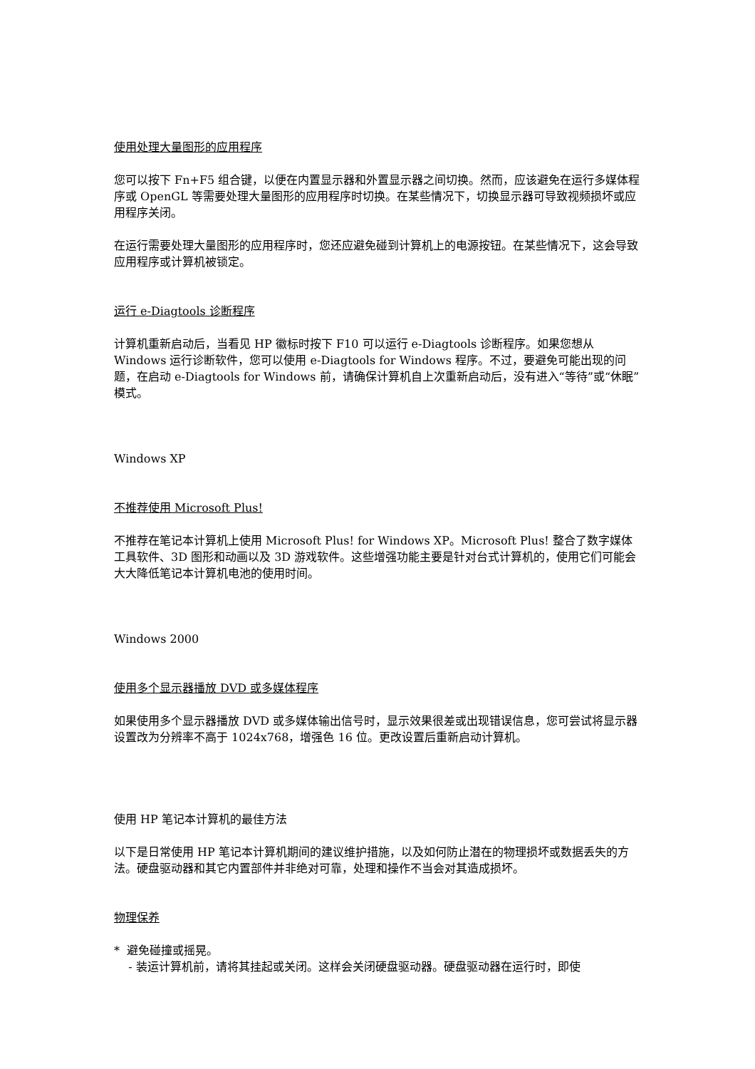使用处理大量图形的应用程序
您可以按下 Fn+F5 组合键，以便在内置显示器和外置显示器之间切换。然而，应该避免在运行多媒体程序或 OpenGL 等需要处理大量图形的应用程序时切换。在某些情况下，切换显示器可导致视频损坏或应用程序关闭。
在运行需要处理大量图形的应用程序时，您还应避免碰到计算机上的电源按钮。在某些情况下，这会导致应用程序或计算机被锁定。
运行 e-Diagtools 诊断程序
计算机重新启动后，当看见 HP 徽标时按下 F10 可以运行 e-Diagtools 诊断程序。如果您想从 Windows 运行诊断软件，您可以使用 e-Diagtools for Windows 程序。不过，要避免可能出现的问题，在启动 e-Diagtools for Windows 前，请确保计算机自上次重新启动后，没有进入“等待”或“休眠”模式。
Windows XP
不推荐使用 Microsoft Plus!
不推荐在笔记本计算机上使用 Microsoft Plus! for Windows XP。Microsoft Plus! 整合了数字媒体工具软件、3D 图形和动画以及 3D 游戏软件。这些增强功能主要是针对台式计算机的，使用它们可能会大大降低笔记本计算机电池的使用时间。
Windows 2000
使用多个显示器播放 DVD 或多媒体程序
如果使用多个显示器播放 DVD 或多媒体输出信号时，显示效果很差或出现错误信息，您可尝试将显示器设置改为分辨率不高于 1024x768，增强色 16 位。更改设置后重新启动计算机。
使用 HP 笔记本计算机的最佳方法
以下是日常使用 HP 笔记本计算机期间的建议维护措施，以及如何防止潜在的物理损坏或数据丢失的方法。硬盘驱动器和其它内置部件并非绝对可靠，处理和操作不当会对其造成损坏。
物理保养
* 避免碰撞或摇晃。
- 装运计算机前，请将其挂起或关闭。这样会关闭硬盘驱动器。硬盘驱动器在运行时，即使